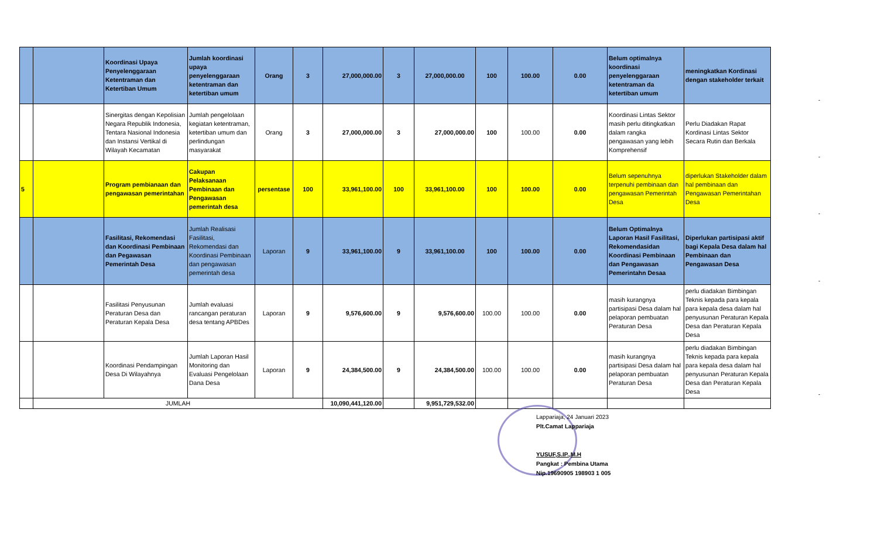| | | Koordinasi Upaya Penyelenggaraan Ketentraman dan Ketertiban Umum | Jumlah koordinasi upaya penyelenggaraan ketentraman dan ketertiban umum | Orang | 3 | 27,000,000.00 | 3 | 27,000,000.00 | 100 | 100.00 | 0.00 | Belum optimalnya koordinasi penyelenggaraan ketentraman da ketertiban umum | meningkatkan Kordinasi dengan stakeholder terkait |
| | | Sinergitas dengan Kepolisian Negara Republik Indonesia, Tentara Nasional Indonesia dan Instansi Vertikal di Wilayah Kecamatan | Jumlah pengelolaan kegiatan ketentraman, ketertiban umum dan perlindungan masyarakat | Orang | 3 | 27,000,000.00 | 3 | 27,000,000.00 | 100 | 100.00 | 0.00 | Koordinasi Lintas Sektor masih perlu ditingkatkan dalam rangka pengawasan yang lebih Komprehensif | Perlu Diadakan Rapat Kordinasi Lintas Sektor Secara Rutin dan Berkala |
| 5 | | Program pembianaan dan pengawasan pemerintahan | Cakupan Pelaksanaan Pembinaan dan Pengawasan pemerintah desa | persentase | 100 | 33,961,100.00 | 100 | 33,961,100.00 | 100 | 100.00 | 0.00 | Belum sepenuhnya terpenuhi pembinaan dan pengawasan Pemerintah Desa | diperlukan Stakeholder dalam hal pembinaan dan Pengawasan Pemerintahan Desa |
| | | Fasilitasi, Rekomendasi dan Koordinasi Pembinaan dan Pegawasan Pemerintah Desa | Jumlah Realisasi Fasilitasi, Rekomendasi dan Koordinasi Pembinaan dan pengawasan pemerintah desa | Laporan | 9 | 33,961,100.00 | 9 | 33,961,100.00 | 100 | 100.00 | 0.00 | Belum Optimalnya Laporan Hasil Fasilitasi, Rekomendasidan Koordinasi Pembinaan dan Pengawasan Pemerintahn Desaa | Diperlukan partisipasi aktif bagi Kepala Desa dalam hal Pembinaan dan Pengawasan Desa |
| | | Fasilitasi Penyusunan Peraturan Desa dan Peraturan Kepala Desa | Jumlah evaluasi rancangan peraturan desa tentang APBDes | Laporan | 9 | 9,576,600.00 | 9 | 9,576,600.00 | 100.00 | 100.00 | 0.00 | masih kurangnya partisipasi Desa dalam hal pelaporan pembuatan Peraturan Desa | perlu diadakan Bimbingan Teknis kepada para kepala para kepala desa dalam hal penyusunan Peraturan Kepala Desa dan Peraturan Kepala Desa |
| | | Koordinasi Pendampingan Desa Di Wilayahnya | Jumlah Laporan Hasil Monitoring dan Evaluasi Pengelolaan Dana Desa | Laporan | 9 | 24,384,500.00 | 9 | 24,384,500.00 | 100.00 | 100.00 | 0.00 | masih kurangnya partisipasi Desa dalam hal pelaporan pembuatan Peraturan Desa | perlu diadakan Bimbingan Teknis kepada para kepala para kepala desa dalam hal penyusunan Peraturan Kepala Desa dan Peraturan Kepala Desa |
| | JUMLAH | | | | | 10,090,441,120.00 | | 9,951,729,532.00 | | | | | |
-
-
-
-
-
Lappariaja, 24 Januari 2023
Plt.Camat Lappariaja
YUSUF,S.IP.,M.H
Pangkat : Pembina Utama
Nip.19690905 198903 1 005